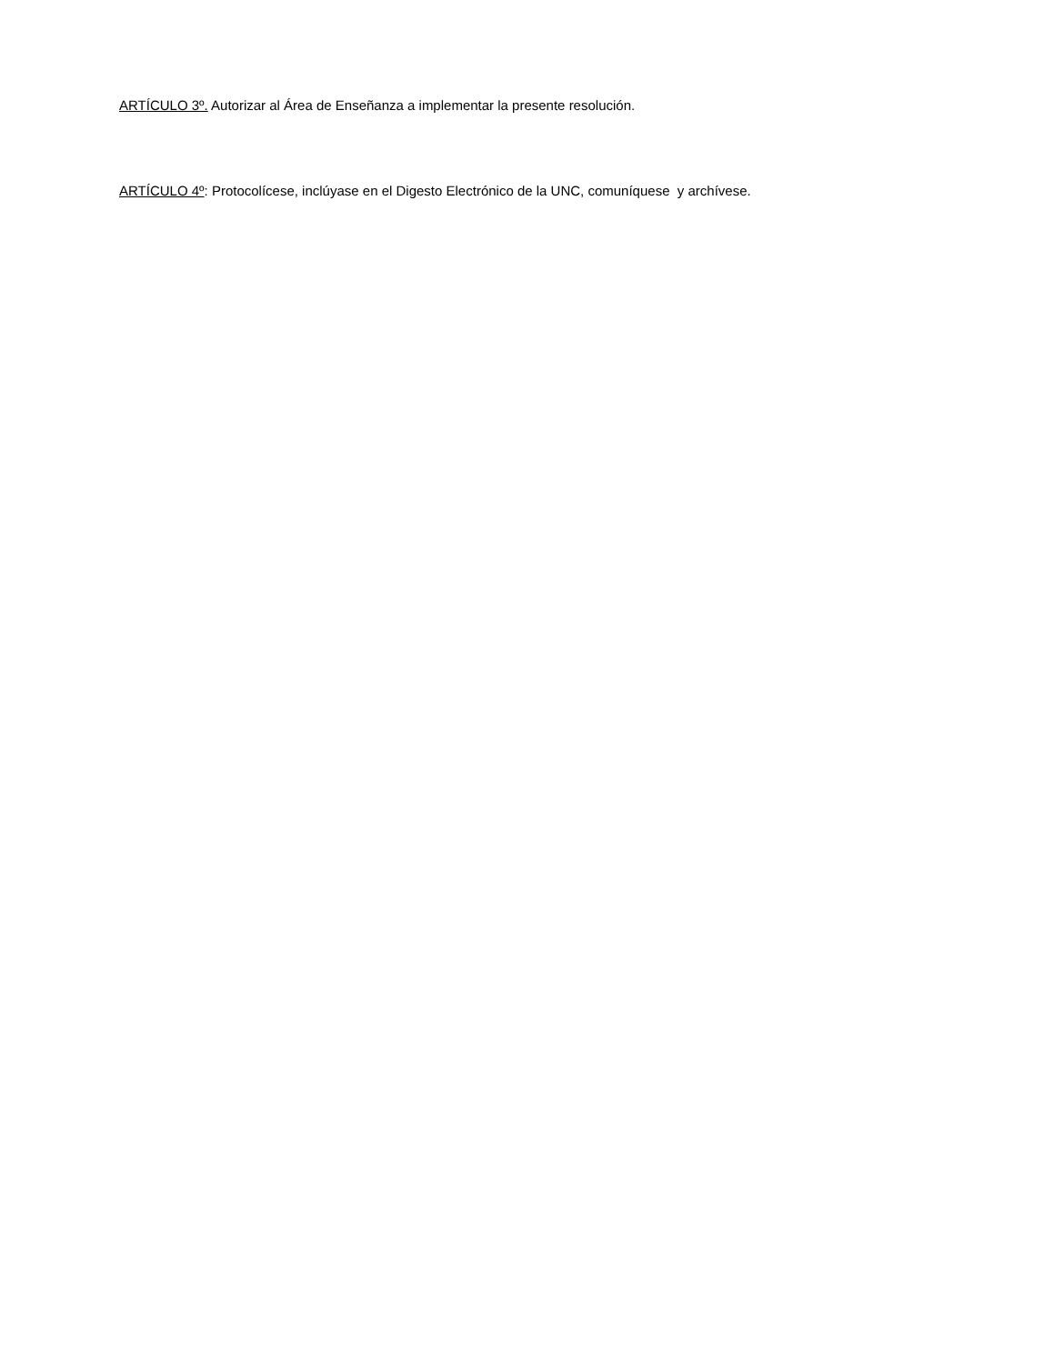ARTÍCULO 3º. Autorizar al Área de Enseñanza a implementar la presente resolución.
ARTÍCULO 4º: Protocolícese, inclúyase en el Digesto Electrónico de la UNC, comuníquese y archívese.